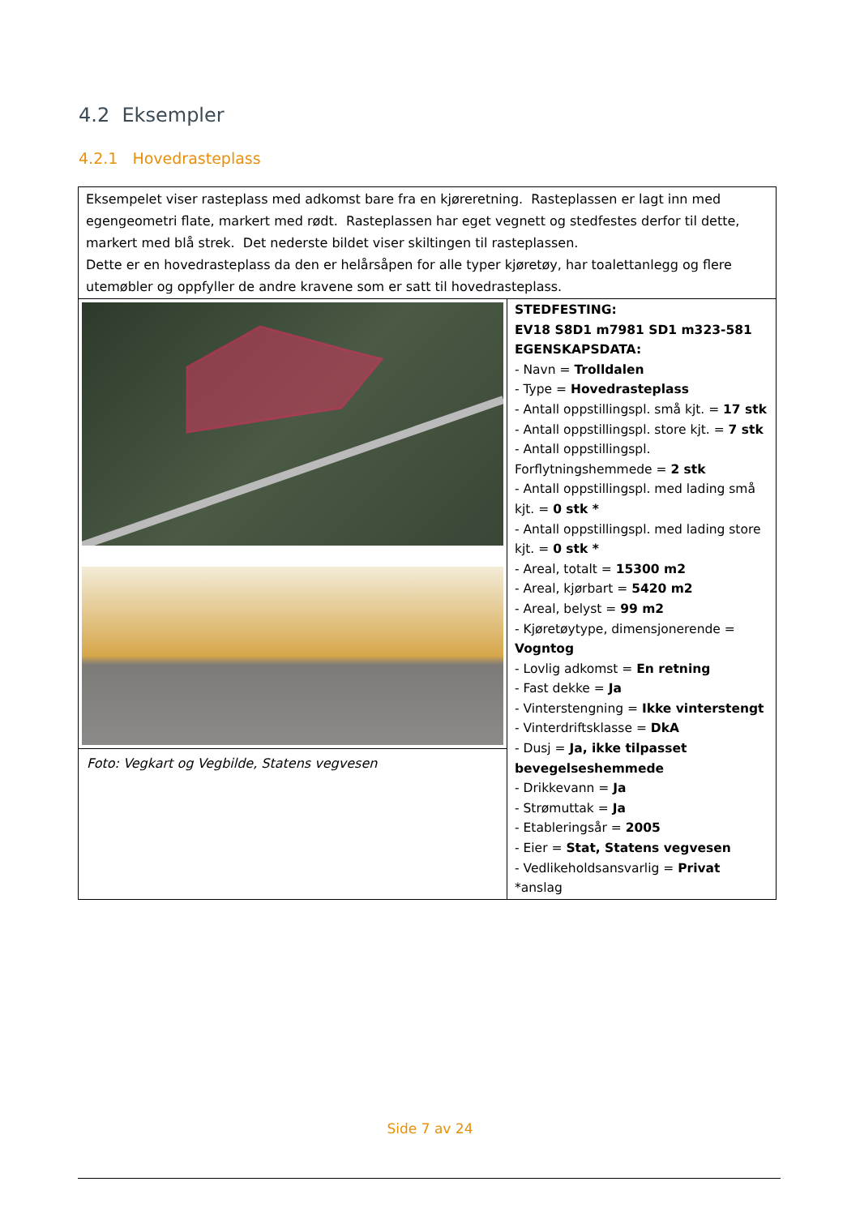4.2 Eksempler
4.2.1 Hovedrasteplass
| Eksempelet viser rasteplass med adkomst bare fra en kjøreretning. Rasteplassen er lagt inn med egengeometri flate, markert med rødt. Rasteplassen har eget vegnett og stedfestes derfor til dette, markert med blå strek. Det nederste bildet viser skiltingen til rasteplassen. Dette er en hovedrasteplass da den er helårsåpen for alle typer kjøretøy, har toalettanlegg og flere utemøbler og oppfyller de andre kravene som er satt til hovedrasteplass. | |
| Foto: Vegkart og Vegbilde, Statens vegvesen | STEDFESTING: EV18 S8D1 m7981 SD1 m323-581 EGENSKAPSDATA: - Navn = Trolldalen - Type = Hovedrasteplass - Antall oppstillingspl. små kjt. = 17 stk - Antall oppstillingspl. store kjt. = 7 stk - Antall oppstillingspl. Forflytningshemmede = 2 stk - Antall oppstillingspl. med lading små kjt. = 0 stk * - Antall oppstillingspl. med lading store kjt. = 0 stk * - Areal, totalt = 15300 m2 - Areal, kjørbart = 5420 m2 - Areal, belyst = 99 m2 - Kjøretøytype, dimensjonerende = Vogntog - Lovlig adkomst = En retning - Fast dekke = Ja - Vinterstengning = Ikke vinterstengt - Vinterdriftsklasse = DkA - Dusj = Ja, ikke tilpasset bevegelseshemmede - Drikkevann = Ja - Strømuttak = Ja - Etableringsår = 2005 - Eier = Stat, Statens vegvesen - Vedlikeholdsansvarlig = Privat *anslag |
Side 7 av 24